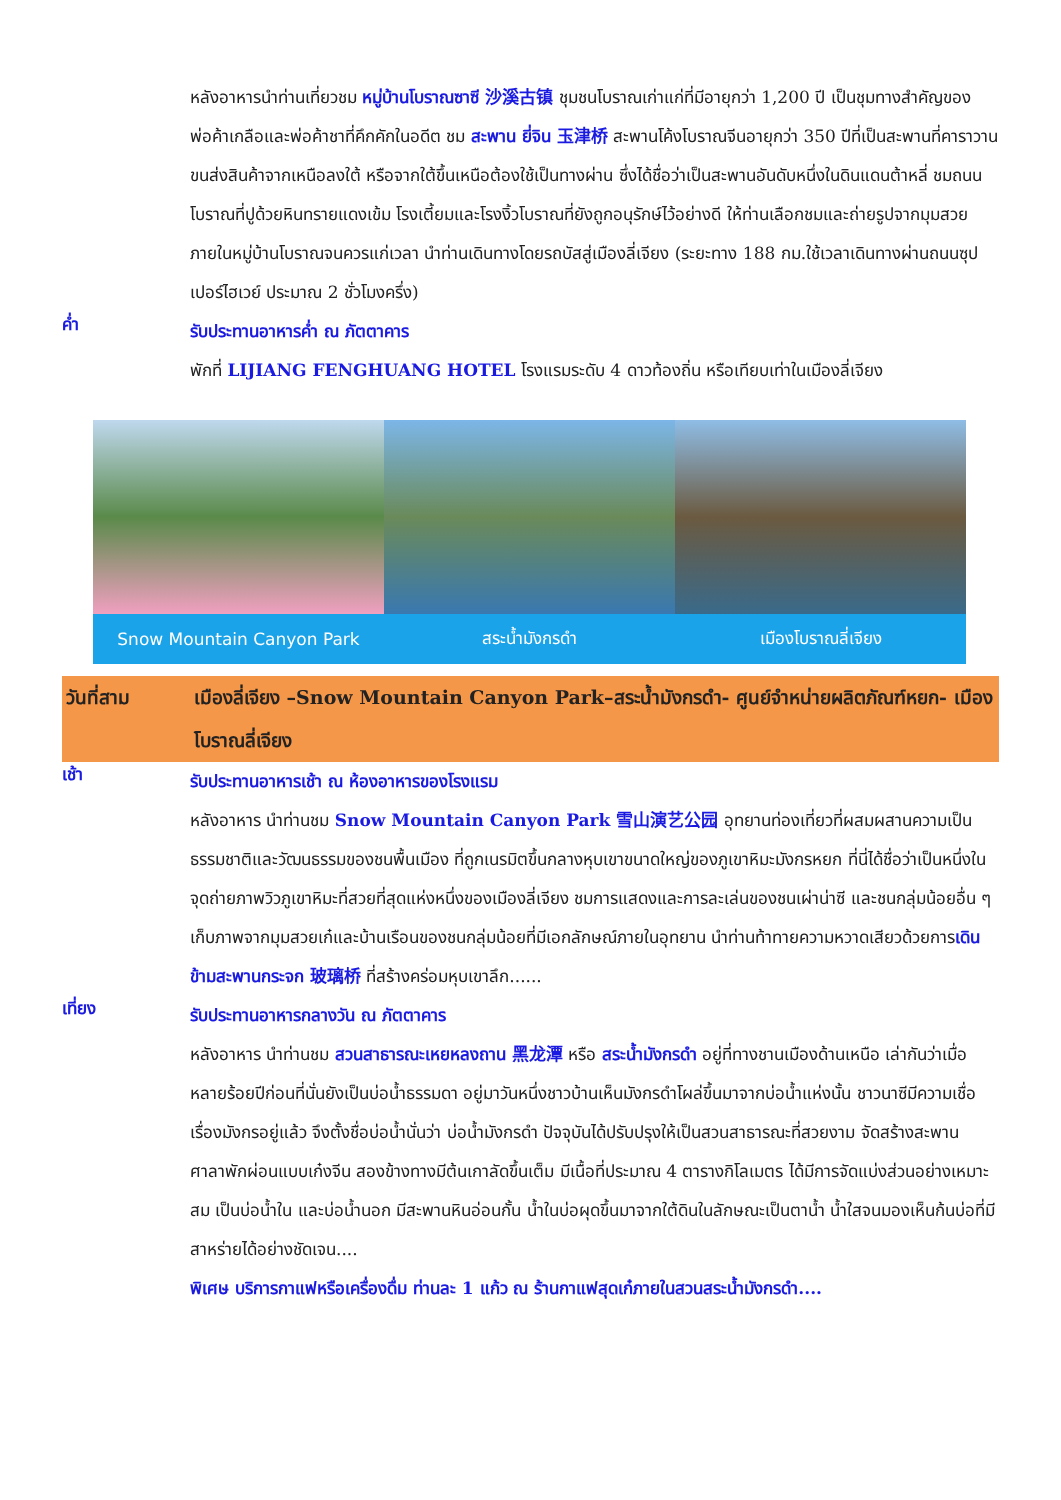หลังอาหารนำท่านเที่ยวชม หมู่บ้านโบราณซาซี 沙溪古镇 ชุมชนโบราณเก่าแก่ที่มีอายุกว่า 1,200 ปี เป็นชุมทางสำคัญของพ่อค้าเกลือและพ่อค้าชาที่คึกคักในอดีต ชม สะพาน ยี่จิน 玉津桥 สะพานโค้งโบราณจีนอายุกว่า 350 ปีที่เป็นสะพานที่คาราวานขนส่งสินค้าจากเหนือลงใต้ หรือจากใต้ขึ้นเหนือต้องใช้เป็นทางผ่าน ซึ่งได้ชื่อว่าเป็นสะพานอันดับหนึ่งในดินแดนต้าหลี่ ชมถนนโบราณที่ปูด้วยหินทรายแดงเข้ม โรงเตี้ยมและโรงงิ้วโบราณที่ยังถูกอนุรักษ์ไว้อย่างดี ให้ท่านเลือกชมและถ่ายรูปจากมุมสวยภายในหมู่บ้านโบราณจนควรแก่เวลา นำท่านเดินทางโดยรถบัสสู่เมืองลี่เจียง (ระยะทาง 188 กม.ใช้เวลาเดินทางผ่านถนนซุปเปอร์ไฮเวย์ ประมาณ 2 ชั่วโมงครึ่ง)
ค่ำ
รับประทานอาหารค่ำ ณ ภัตตาคาร
พักที่ LIJIANG FENGHUANG HOTEL โรงแรมระดับ 4 ดาวท้องถิ่น หรือเทียบเท่าในเมืองลี่เจียง
Snow Mountain Canyon Park สระน้ำมังกรดำ เมืองโบราณลี่เจียง
วันที่สาม เมืองลี่เจียง –Snow Mountain Canyon Park–สระน้ำมังกรดำ- ศูนย์จำหน่ายผลิตภัณฑ์หยก- เมืองโบราณลี่เจียง
เช้า
รับประทานอาหารเช้า ณ ห้องอาหารของโรงแรม
หลังอาหาร นำท่านชม Snow Mountain Canyon Park 雪山演艺公园 อุทยานท่องเที่ยวที่ผสมผสานความเป็นธรรมชาติและวัฒนธรรมของชนพื้นเมือง ที่ถูกเนรมิตขึ้นกลางหุบเขาขนาดใหญ่ของภูเขาหิมะมังกรหยก ที่นี่ได้ชื่อว่าเป็นหนึ่งในจุดถ่ายภาพวิวภูเขาหิมะที่สวยที่สุดแห่งหนึ่งของเมืองลี่เจียง ชมการแสดงและการละเล่นของชนเผ่าน่าซี และชนกลุ่มน้อยอื่น ๆเก็บภาพจากมุมสวยเก๋และบ้านเรือนของชนกลุ่มน้อยที่มีเอกลักษณ์ภายในอุทยาน นำท่านท้าทายความหวาดเสียวด้วยการเดินข้ามสะพานกระจก 玻璃桥 ที่สร้างคร่อมหุบเขาลึก......
เที่ยง
รับประทานอาหารกลางวัน ณ ภัตตาคาร
หลังอาหาร นำท่านชม สวนสาธารณะเหยหลงถาน 黑龙潭 หรือ สระน้ำมังกรดำ อยู่ที่ทางชานเมืองด้านเหนือ เล่ากันว่าเมื่อหลายร้อยปีก่อนที่นั่นยังเป็นบ่อน้ำธรรมดา อยู่มาวันหนึ่งชาวบ้านเห็นมังกรดำโผล่ขึ้นมาจากบ่อน้ำแห่งนั้น ชาวนาซีมีความเชื่อเรื่องมังกรอยู่แล้ว จึงตั้งชื่อบ่อน้ำนั่นว่า บ่อน้ำมังกรดำ ปัจจุบันได้ปรับปรุงให้เป็นสวนสาธารณะที่สวยงาม จัดสร้างสะพาน ศาลาพักผ่อนแบบเก๋งจีน สองข้างทางมีต้นเกาลัดขึ้นเต็ม มีเนื้อที่ประมาณ 4 ตารางกิโลเมตร ได้มีการจัดแบ่งส่วนอย่างเหมาะสม เป็นบ่อน้ำใน และบ่อน้ำนอก มีสะพานหินอ่อนกั้น น้ำในบ่อผุดขึ้นมาจากใต้ดินในลักษณะเป็นตาน้ำ น้ำใสจนมองเห็นก้นบ่อที่มีสาหร่ายได้อย่างชัดเจน....
พิเศษ บริการกาแฟหรือเครื่องดื่ม ท่านละ 1 แก้ว ณ ร้านกาแฟสุดเก๋ภายในสวนสระน้ำมังกรดำ....